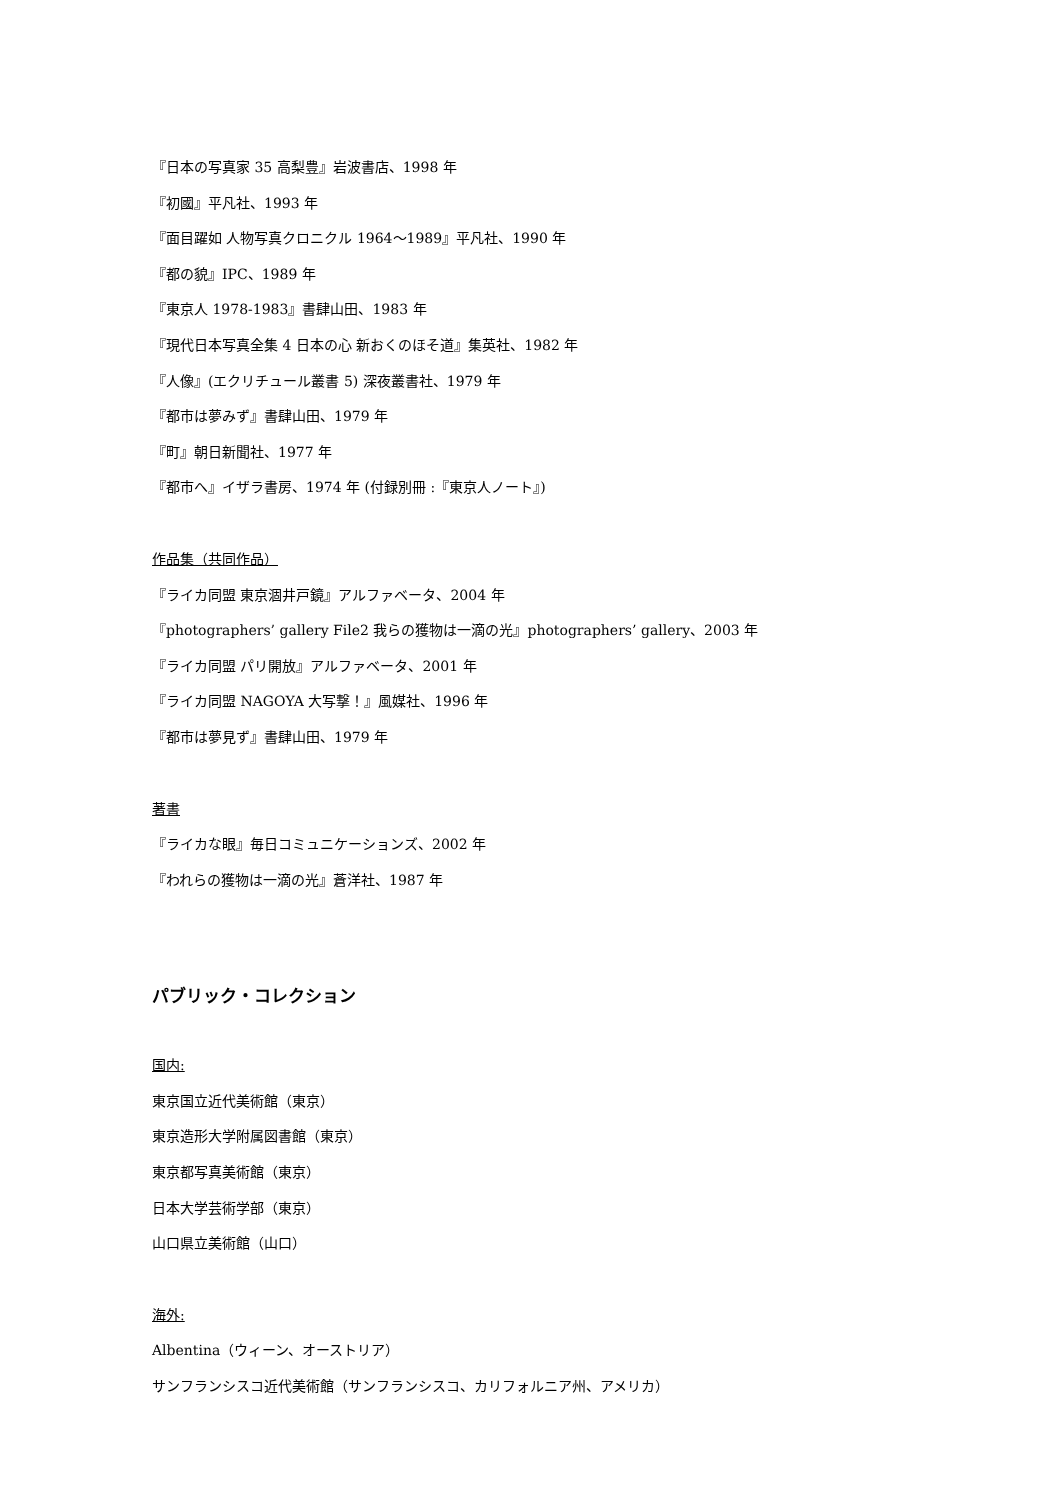『日本の写真家 35 高梨豊』岩波書店、1998 年
『初國』平凡社、1993 年
『面目躍如 人物写真クロニクル 1964～1989』平凡社、1990 年
『都の貌』IPC、1989 年
『東京人 1978-1983』書肆山田、1983 年
『現代日本写真全集 4 日本の心 新おくのほそ道』集英社、1982 年
『人像』(エクリチュール叢書 5) 深夜叢書社、1979 年
『都市は夢みず』書肆山田、1979 年
『町』朝日新聞社、1977 年
『都市へ』イザラ書房、1974 年 (付録別冊 :『東京人ノート』)
作品集（共同作品）
『ライカ同盟 東京涸井戸鏡』アルファベータ、2004 年
『photographers’ gallery File2 我らの獲物は一滴の光』photographers’ gallery、2003 年
『ライカ同盟 パリ開放』アルファベータ、2001 年
『ライカ同盟 NAGOYA 大写撃！』風媒社、1996 年
『都市は夢見ず』書肆山田、1979 年
著書
『ライカな眼』毎日コミュニケーションズ、2002 年
『われらの獲物は一滴の光』蒼洋社、1987 年
パブリック・コレクション
国内:
東京国立近代美術館（東京）
東京造形大学附属図書館（東京）
東京都写真美術館（東京）
日本大学芸術学部（東京）
山口県立美術館（山口）
海外:
Albentina（ウィーン、オーストリア）
サンフランシスコ近代美術館（サンフランシスコ、カリフォルニア州、アメリカ）